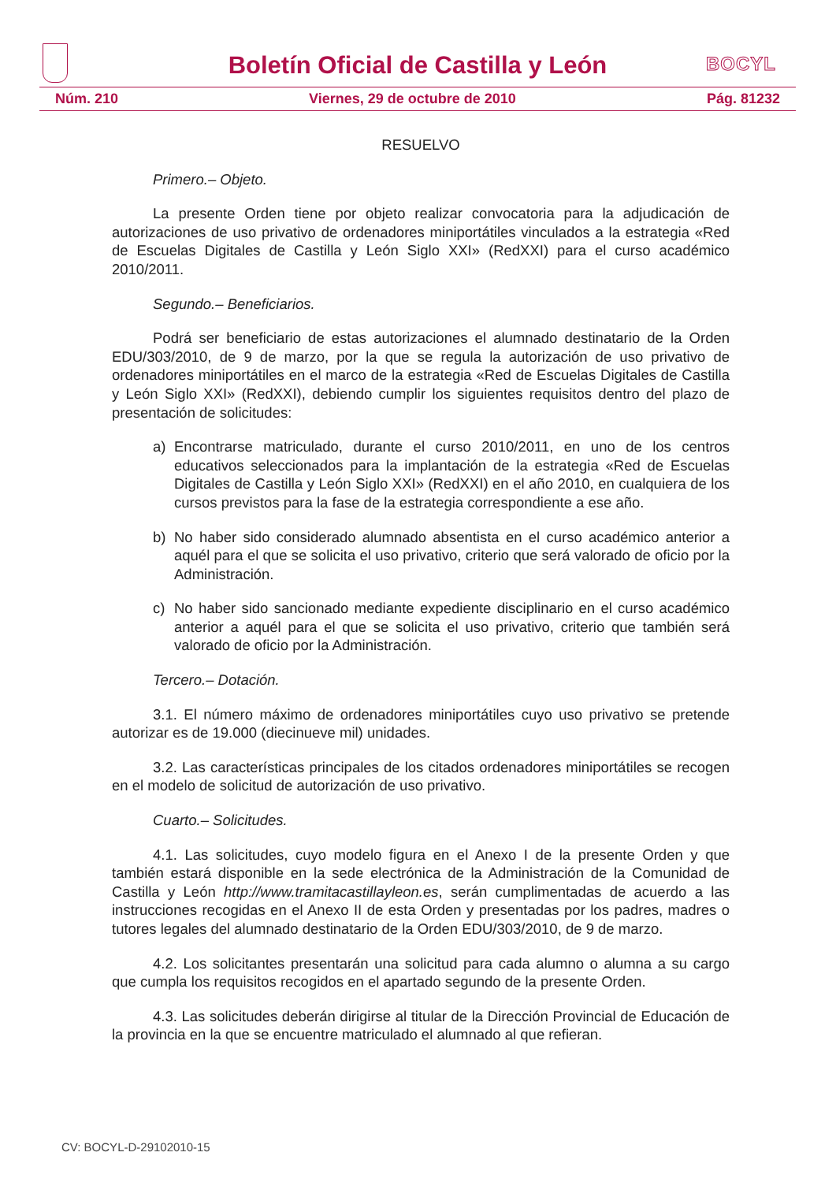BOCYL
Boletín Oficial de Castilla y León
Núm. 210 Viernes, 29 de octubre de 2010 Pág. 81232
RESUELVO
Primero.– Objeto.
La presente Orden tiene por objeto realizar convocatoria para la adjudicación de autorizaciones de uso privativo de ordenadores miniportátiles vinculados a la estrategia «Red de Escuelas Digitales de Castilla y León Siglo XXI» (RedXXI) para el curso académico 2010/2011.
Segundo.– Beneficiarios.
Podrá ser beneficiario de estas autorizaciones el alumnado destinatario de la Orden EDU/303/2010, de 9 de marzo, por la que se regula la autorización de uso privativo de ordenadores miniportátiles en el marco de la estrategia «Red de Escuelas Digitales de Castilla y León Siglo XXI» (RedXXI), debiendo cumplir los siguientes requisitos dentro del plazo de presentación de solicitudes:
a) Encontrarse matriculado, durante el curso 2010/2011, en uno de los centros educativos seleccionados para la implantación de la estrategia «Red de Escuelas Digitales de Castilla y León Siglo XXI» (RedXXI) en el año 2010, en cualquiera de los cursos previstos para la fase de la estrategia correspondiente a ese año.
b) No haber sido considerado alumnado absentista en el curso académico anterior a aquél para el que se solicita el uso privativo, criterio que será valorado de oficio por la Administración.
c) No haber sido sancionado mediante expediente disciplinario en el curso académico anterior a aquél para el que se solicita el uso privativo, criterio que también será valorado de oficio por la Administración.
Tercero.– Dotación.
3.1. El número máximo de ordenadores miniportátiles cuyo uso privativo se pretende autorizar es de 19.000 (diecinueve mil) unidades.
3.2. Las características principales de los citados ordenadores miniportátiles se recogen en el modelo de solicitud de autorización de uso privativo.
Cuarto.– Solicitudes.
4.1. Las solicitudes, cuyo modelo figura en el Anexo I de la presente Orden y que también estará disponible en la sede electrónica de la Administración de la Comunidad de Castilla y León http://www.tramitacastillayleon.es, serán cumplimentadas de acuerdo a las instrucciones recogidas en el Anexo II de esta Orden y presentadas por los padres, madres o tutores legales del alumnado destinatario de la Orden EDU/303/2010, de 9 de marzo.
4.2. Los solicitantes presentarán una solicitud para cada alumno o alumna a su cargo que cumpla los requisitos recogidos en el apartado segundo de la presente Orden.
4.3. Las solicitudes deberán dirigirse al titular de la Dirección Provincial de Educación de la provincia en la que se encuentre matriculado el alumnado al que refieran.
CV: BOCYL-D-29102010-15